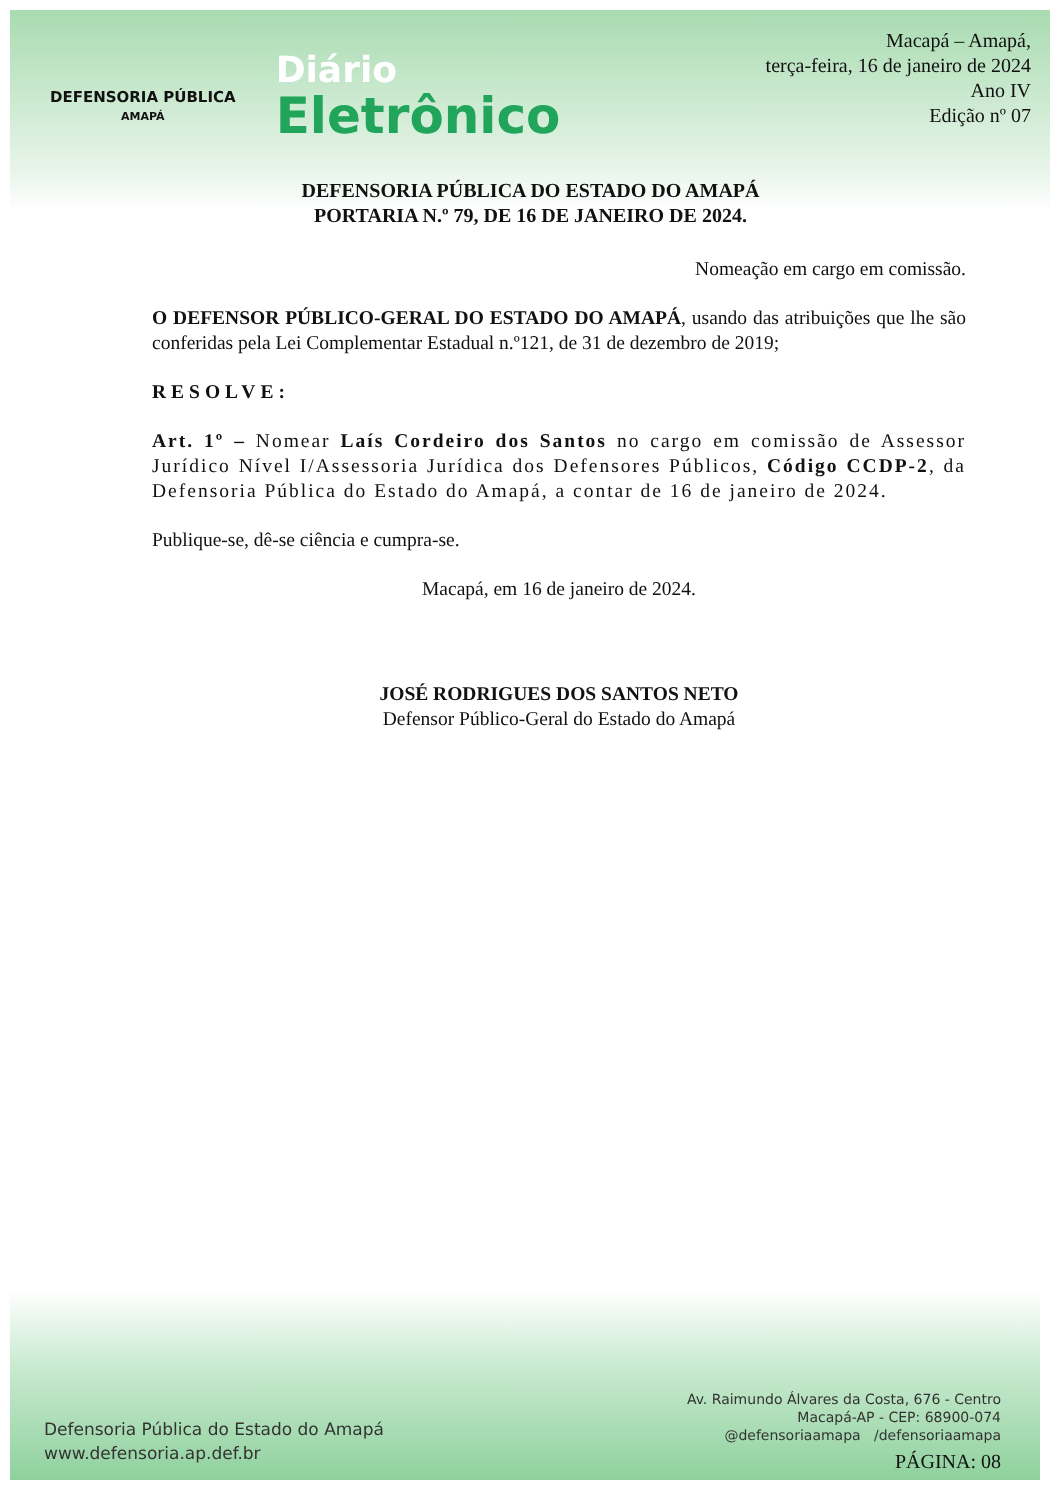DEFENSORIA PÚBLICA
AMAPÁ
Diário
Eletrônico
Macapá – Amapá,
terça-feira, 16 de janeiro de 2024
Ano IV
Edição nº 07
DEFENSORIA PÚBLICA DO ESTADO DO AMAPÁ
PORTARIA N.º 79, DE 16 DE JANEIRO DE 2024.
Nomeação em cargo em comissão.
O DEFENSOR PÚBLICO-GERAL DO ESTADO DO AMAPÁ, usando das atribuições que lhe são conferidas pela Lei Complementar Estadual n.º121, de 31 de dezembro de 2019;
RESOLVE:
Art. 1º – Nomear Laís Cordeiro dos Santos no cargo em comissão de Assessor Jurídico Nível I/Assessoria Jurídica dos Defensores Públicos, Código CCDP-2, da Defensoria Pública do Estado do Amapá, a contar de 16 de janeiro de 2024.
Publique-se, dê-se ciência e cumpra-se.
Macapá, em 16 de janeiro de 2024.
JOSÉ RODRIGUES DOS SANTOS NETO
Defensor Público-Geral do Estado do Amapá
Defensoria Pública do Estado do Amapá
www.defensoria.ap.def.br
Av. Raimundo Álvares da Costa, 676 - Centro
Macapá-AP - CEP: 68900-074
@defensoriaamapa /defensoriaamapa
PÁGINA: 08